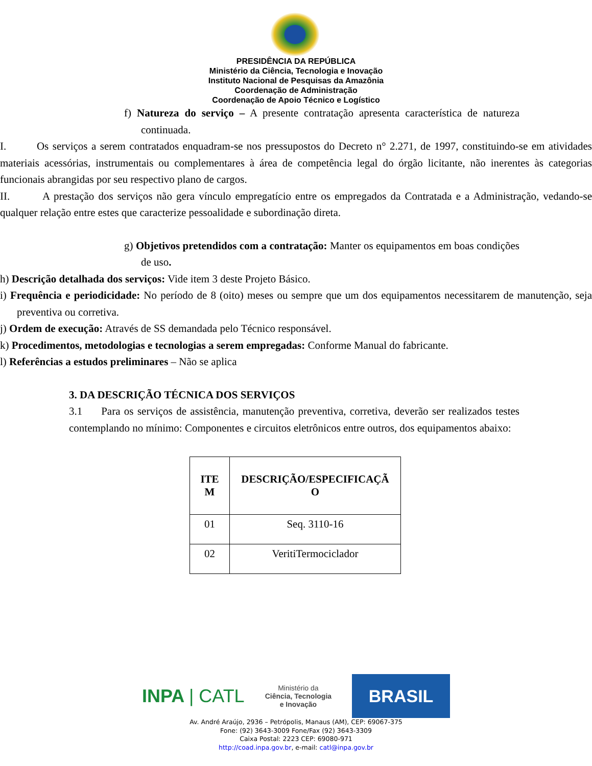PRESIDÊNCIA DA REPÚBLICA
Ministério da Ciência, Tecnologia e Inovação
Instituto Nacional de Pesquisas da Amazônia
Coordenação de Administração
Coordenação de Apoio Técnico e Logístico
f) Natureza do serviço – A presente contratação apresenta característica de natureza continuada.
I. Os serviços a serem contratados enquadram-se nos pressupostos do Decreto n° 2.271, de 1997, constituindo-se em atividades materiais acessórias, instrumentais ou complementares à área de competência legal do órgão licitante, não inerentes às categorias funcionais abrangidas por seu respectivo plano de cargos.
II. A prestação dos serviços não gera vínculo empregatício entre os empregados da Contratada e a Administração, vedando-se qualquer relação entre estes que caracterize pessoalidade e subordinação direta.
g) Objetivos pretendidos com a contratação: Manter os equipamentos em boas condições de uso.
h) Descrição detalhada dos serviços: Vide item 3 deste Projeto Básico.
i) Frequência e periodicidade: No período de 8 (oito) meses ou sempre que um dos equipamentos necessitarem de manutenção, seja preventiva ou corretiva.
j) Ordem de execução: Através de SS demandada pelo Técnico responsável.
k) Procedimentos, metodologias e tecnologias a serem empregadas: Conforme Manual do fabricante.
l) Referências a estudos preliminares – Não se aplica
3. DA DESCRIÇÃO TÉCNICA DOS SERVIÇOS
3.1 Para os serviços de assistência, manutenção preventiva, corretiva, deverão ser realizados testes contemplando no mínimo: Componentes e circuitos eletrônicos entre outros, dos equipamentos abaixo:
| ITE M | DESCRIÇÃO/ESPECIFICAÇÃ O |
| --- | --- |
| 01 | Seq. 3110-16 |
| 02 | VeritiTermociclador |
INPA | CATL
Ministério da
Ciência, Tecnologia
e Inovação
BRASIL
Av. André Araújo, 2936 – Petrópolis, Manaus (AM), CEP: 69067-375
Fone: (92) 3643-3009 Fone/Fax (92) 3643-3309
Caixa Postal: 2223 CEP: 69080-971
http://coad.inpa.gov.br, e-mail: catl@inpa.gov.br